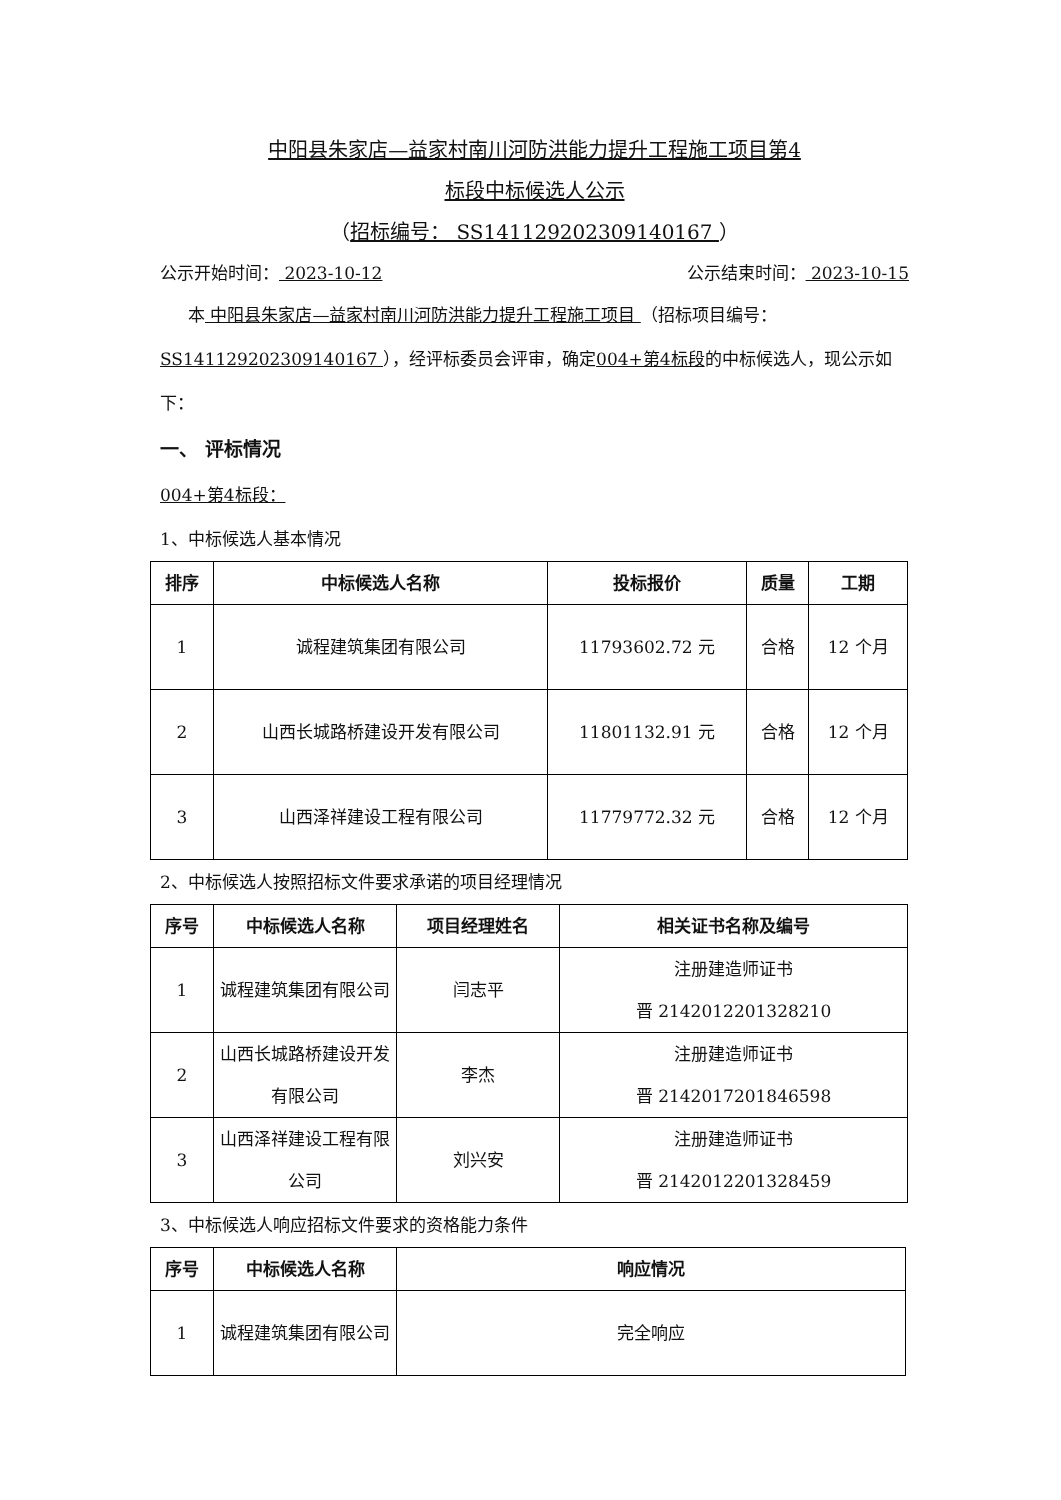中阳县朱家店—益家村南川河防洪能力提升工程施工项目第4
标段中标候选人公示
（招标编号： SS141129202309140167 ）
公示开始时间： 2023-10-12 公示结束时间： 2023-10-15
本 中阳县朱家店—益家村南川河防洪能力提升工程施工项目 （招标项目编号： SS141129202309140167 ），经评标委员会评审，确定004+第4标段的中标候选人，现公示如下：
一、 评标情况
004+第4标段：
1、中标候选人基本情况
| 排序 | 中标候选人名称 | 投标报价 | 质量 | 工期 |
| --- | --- | --- | --- | --- |
| 1 | 诚程建筑集团有限公司 | 11793602.72 元 | 合格 | 12 个月 |
| 2 | 山西长城路桥建设开发有限公司 | 11801132.91 元 | 合格 | 12 个月 |
| 3 | 山西泽祥建设工程有限公司 | 11779772.32 元 | 合格 | 12 个月 |
2、中标候选人按照招标文件要求承诺的项目经理情况
| 序号 | 中标候选人名称 | 项目经理姓名 | 相关证书名称及编号 |
| --- | --- | --- | --- |
| 1 | 诚程建筑集团有限公司 | 闫志平 | 注册建造师证书 晋 2142012201328210 |
| 2 | 山西长城路桥建设开发有限公司 | 李杰 | 注册建造师证书 晋 2142017201846598 |
| 3 | 山西泽祥建设工程有限公司 | 刘兴安 | 注册建造师证书 晋 2142012201328459 |
3、中标候选人响应招标文件要求的资格能力条件
| 序号 | 中标候选人名称 | 响应情况 |
| --- | --- | --- |
| 1 | 诚程建筑集团有限公司 | 完全响应 |